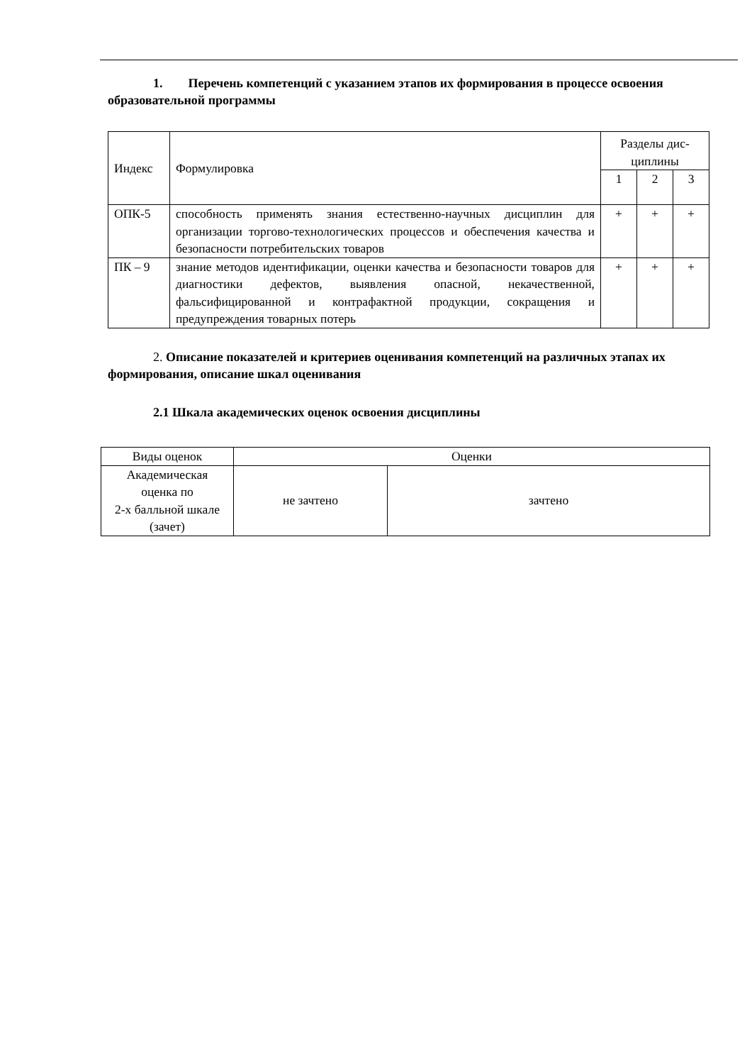1. Перечень компетенций с указанием этапов их формирования в процессе освоения образовательной программы
| Индекс | Формулировка | Разделы дис- циплины | | |
| | | 1 | 2 | 3 |
| ОПК-5 | способность применять знания естественно-научных дисциплин для организации торгово-технологических процессов и обеспечения качества и безопасности потребительских товаров | + | + | + |
| ПК – 9 | знание методов идентификации, оценки качества и безопасности товаров для диагностики дефектов, выявления опасной, некачественной, фальсифицированной и контрафактной продукции, сокращения и предупреждения товарных потерь | + | + | + |
2. Описание показателей и критериев оценивания компетенций на различных этапах их формирования, описание шкал оценивания
2.1 Шкала академических оценок освоения дисциплины
| Виды оценок | Оценки | |
| Академическая оценка по 2-х балльной шкале (зачет) | не зачтено | зачтено |